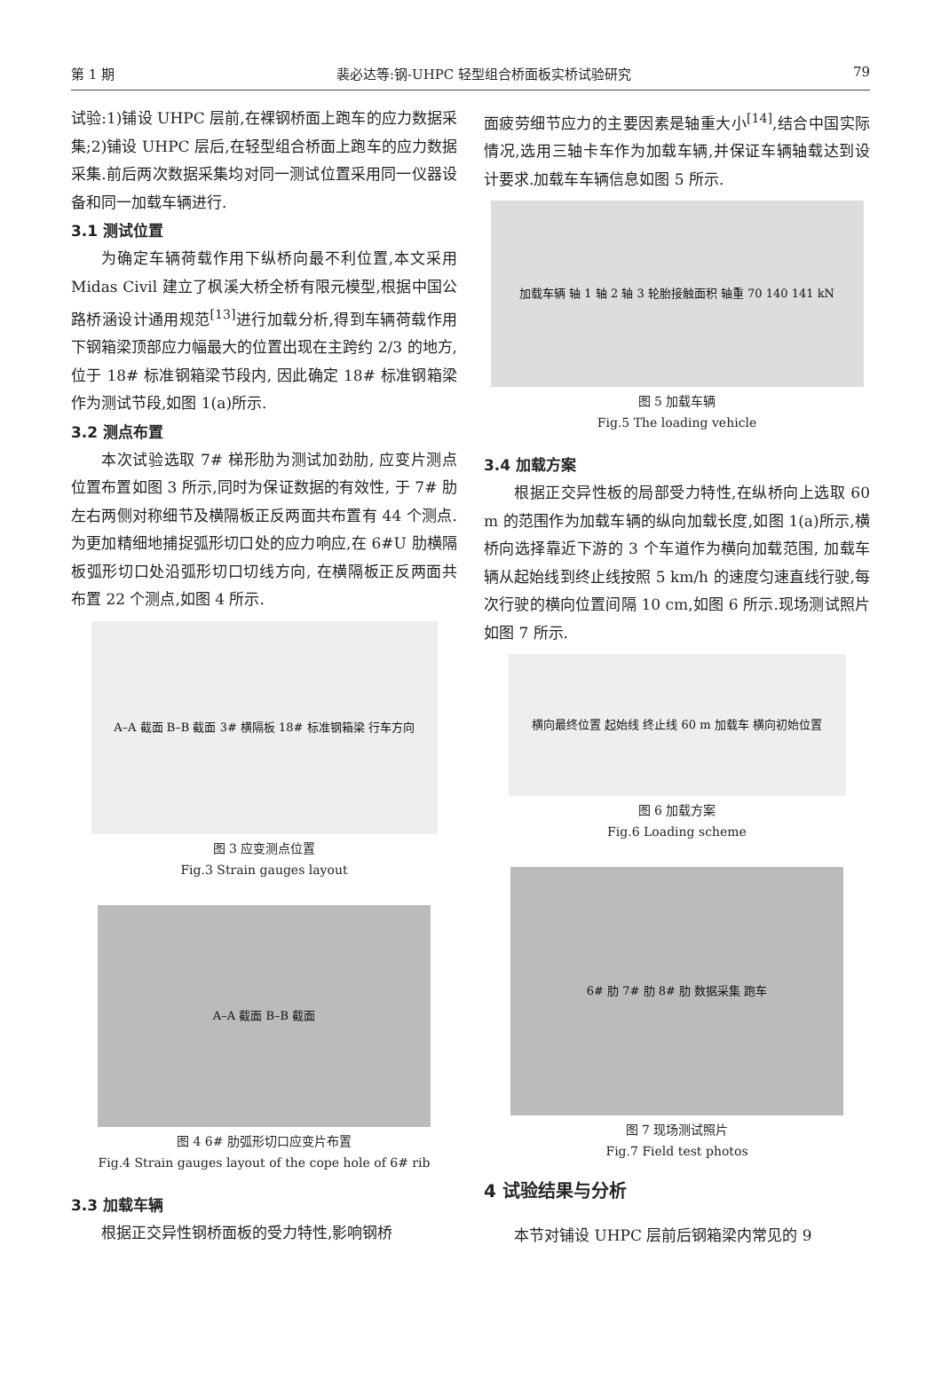第 1 期 裴必达等:钢-UHPC 轻型组合桥面板实桥试验研究 79
试验:1)铺设 UHPC 层前,在裸钢桥面上跑车的应力数据采集;2)铺设 UHPC 层后,在轻型组合桥面上跑车的应力数据采集.前后两次数据采集均对同一测试位置采用同一仪器设备和同一加载车辆进行.
3.1 测试位置
为确定车辆荷载作用下纵桥向最不利位置,本文采用 Midas Civil 建立了枫溪大桥全桥有限元模型,根据中国公路桥涵设计通用规范<sup>[13]</sup>进行加载分析,得到车辆荷载作用下钢箱梁顶部应力幅最大的位置出现在主跨约 2/3 的地方, 位于 18# 标准钢箱梁节段内, 因此确定 18# 标准钢箱梁作为测试节段,如图 1(a)所示.
3.2 测点布置
本次试验选取 7# 梯形肋为测试加劲肋, 应变片测点位置布置如图 3 所示,同时为保证数据的有效性, 于 7# 肋左右两侧对称细节及横隔板正反两面共布置有 44 个测点.为更加精细地捕捉弧形切口处的应力响应,在 6#U 肋横隔板弧形切口处沿弧形切口切线方向, 在横隔板正反两面共布置 22 个测点,如图 4 所示.
A–A 截面 B–B 截面 3# 横隔板 18# 标准钢箱梁 行车方向
图 3 应变测点位置
Fig.3 Strain gauges layout
A–A 截面 B–B 截面
图 4 6# 肋弧形切口应变片布置
Fig.4 Strain gauges layout of the cope hole of 6# rib
3.3 加载车辆
根据正交异性钢桥面板的受力特性,影响钢桥
面疲劳细节应力的主要因素是轴重大小<sup>[14]</sup>,结合中国实际情况,选用三轴卡车作为加载车辆,并保证车辆轴载达到设计要求.加载车车辆信息如图 5 所示.
加载车辆 轴 1 轴 2 轴 3 轮胎接触面积 轴重 70 140 141 kN
图 5 加载车辆
Fig.5 The loading vehicle
3.4 加载方案
根据正交异性板的局部受力特性,在纵桥向上选取 60 m 的范围作为加载车辆的纵向加载长度,如图 1(a)所示,横桥向选择靠近下游的 3 个车道作为横向加载范围, 加载车辆从起始线到终止线按照 5 km/h 的速度匀速直线行驶,每次行驶的横向位置间隔 10 cm,如图 6 所示.现场测试照片如图 7 所示.
横向最终位置 起始线 终止线 60 m 加载车 横向初始位置
图 6 加载方案
Fig.6 Loading scheme
6# 肋 7# 肋 8# 肋 数据采集 跑车
图 7 现场测试照片
Fig.7 Field test photos
4 试验结果与分析
本节对铺设 UHPC 层前后钢箱梁内常见的 9